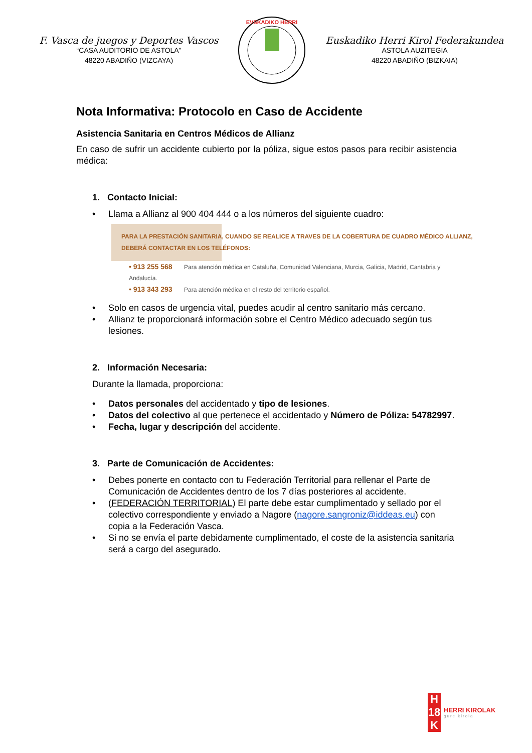F. Vasca de juegos y Deportes Vascos
“CASA AUDITORIO DE ASTOLA”
48220 ABADIÑO (VIZCAYA)
EVSKADIKO HERRI
Euskadiko Herri Kirol Federakundea
ASTOLA AUZITEGIA
48220 ABADIÑO (BIZKAIA)
Nota Informativa: Protocolo en Caso de Accidente
Asistencia Sanitaria en Centros Médicos de Allianz
En caso de sufrir un accidente cubierto por la póliza, sigue estos pasos para recibir asistencia médica:
1. Contacto Inicial:
• Llama a Allianz al 900 404 444 o a los números del siguiente cuadro:
PARA LA PRESTACIÓN SANITARIA, CUANDO SE REALICE A TRAVES DE LA COBERTURA DE CUADRO MÉDICO ALLIANZ,
DEBERÁ CONTACTAR EN LOS TELÉFONOS:
• 913 255 568 Para atención médica en Cataluña, Comunidad Valenciana, Murcia, Galicia, Madrid, Cantabria y Andalucía.
• 913 343 293 Para atención médica en el resto del territorio español.
• Solo en casos de urgencia vital, puedes acudir al centro sanitario más cercano.
• Allianz te proporcionará información sobre el Centro Médico adecuado según tus lesiones.
2. Información Necesaria:
Durante la llamada, proporciona:
• Datos personales del accidentado y tipo de lesiones.
• Datos del colectivo al que pertenece el accidentado y Número de Póliza: 54782997.
• Fecha, lugar y descripción del accidente.
3. Parte de Comunicación de Accidentes:
• Debes ponerte en contacto con tu Federación Territorial para rellenar el Parte de Comunicación de Accidentes dentro de los 7 días posteriores al accidente.
• (FEDERACIÓN TERRITORIAL) El parte debe estar cumplimentado y sellado por el colectivo correspondiente y enviado a Nagore (nagore.sangroniz@iddeas.eu) con copia a la Federación Vasca.
• Si no se envía el parte debidamente cumplimentado, el coste de la asistencia sanitaria será a cargo del asegurado.
H
18
K
HERRI KIROLAK
gure kirola